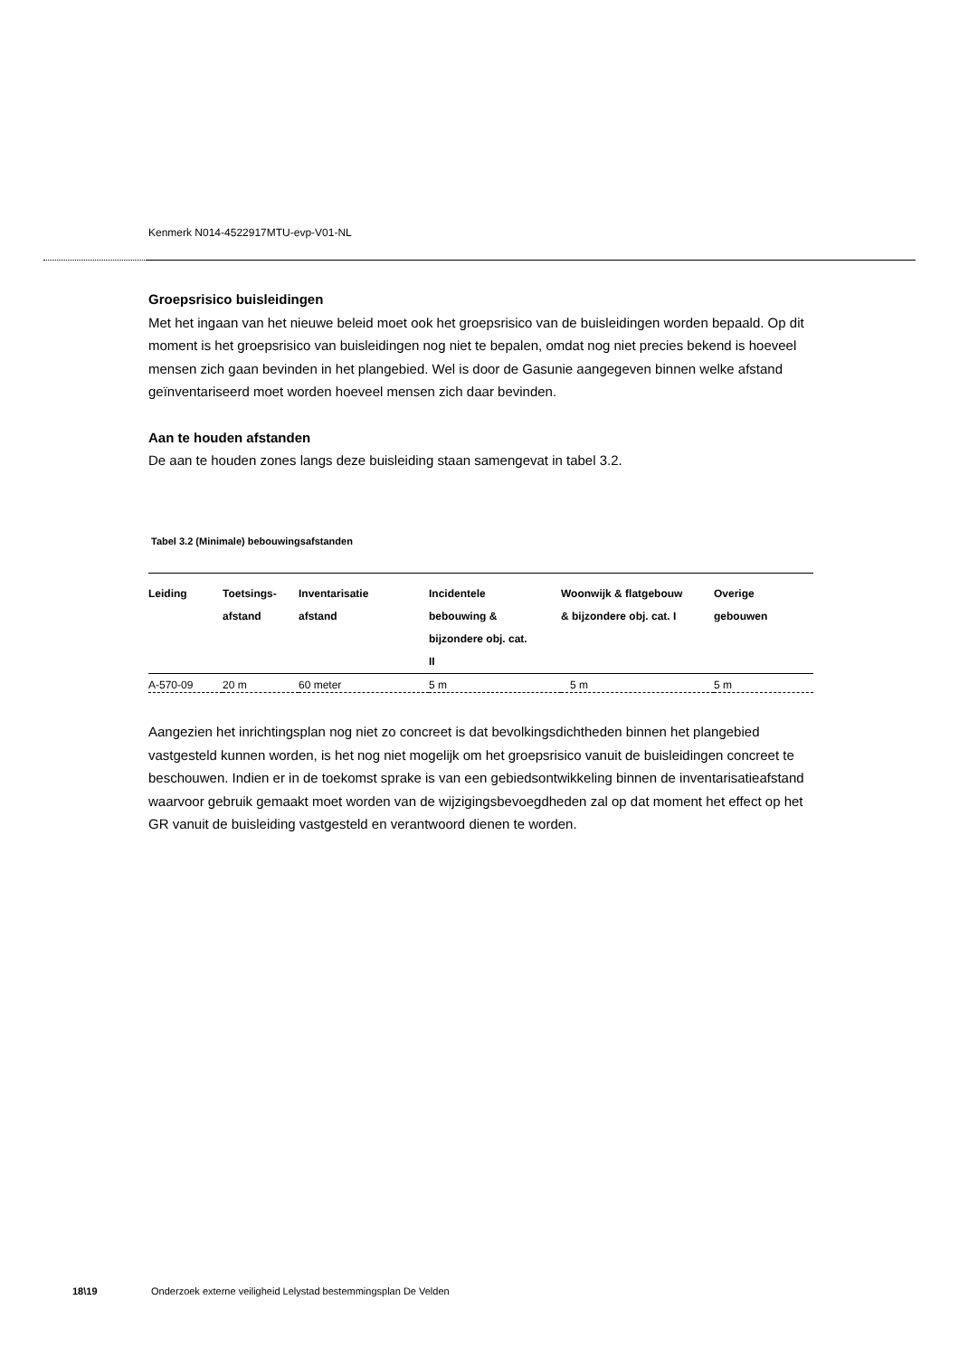Kenmerk N014-4522917MTU-evp-V01-NL
Groepsrisico buisleidingen
Met het ingaan van het nieuwe beleid moet ook het groepsrisico van de buisleidingen worden bepaald. Op dit moment is het groepsrisico van buisleidingen nog niet te bepalen, omdat nog niet precies bekend is hoeveel mensen zich gaan bevinden in het plangebied. Wel is door de Gasunie aangegeven binnen welke afstand geïnventariseerd moet worden hoeveel mensen zich daar bevinden.
Aan te houden afstanden
De aan te houden zones langs deze buisleiding staan samengevat in tabel 3.2.
Tabel 3.2 (Minimale) bebouwingsafstanden
| Leiding | Toetsings- afstand | Inventarisatie afstand | Incidentele bebouwing & bijzondere obj. cat. II | Woonwijk & flatgebouw & bijzondere obj. cat. I | Overige gebouwen |
| --- | --- | --- | --- | --- | --- |
| A-570-09 | 20 m | 60 meter | 5 m | 5 m | 5 m |
Aangezien het inrichtingsplan nog niet zo concreet is dat bevolkingsdichtheden binnen het plangebied vastgesteld kunnen worden, is het nog niet mogelijk om het groepsrisico vanuit de buisleidingen concreet te beschouwen. Indien er in de toekomst sprake is van een gebiedsontwikkeling binnen de inventarisatieafstand waarvoor gebruik gemaakt moet worden van de wijzigingsbevoegdheden zal op dat moment het effect op het GR vanuit de buisleiding vastgesteld en verantwoord dienen te worden.
18\19 Onderzoek externe veiligheid Lelystad bestemmingsplan De Velden